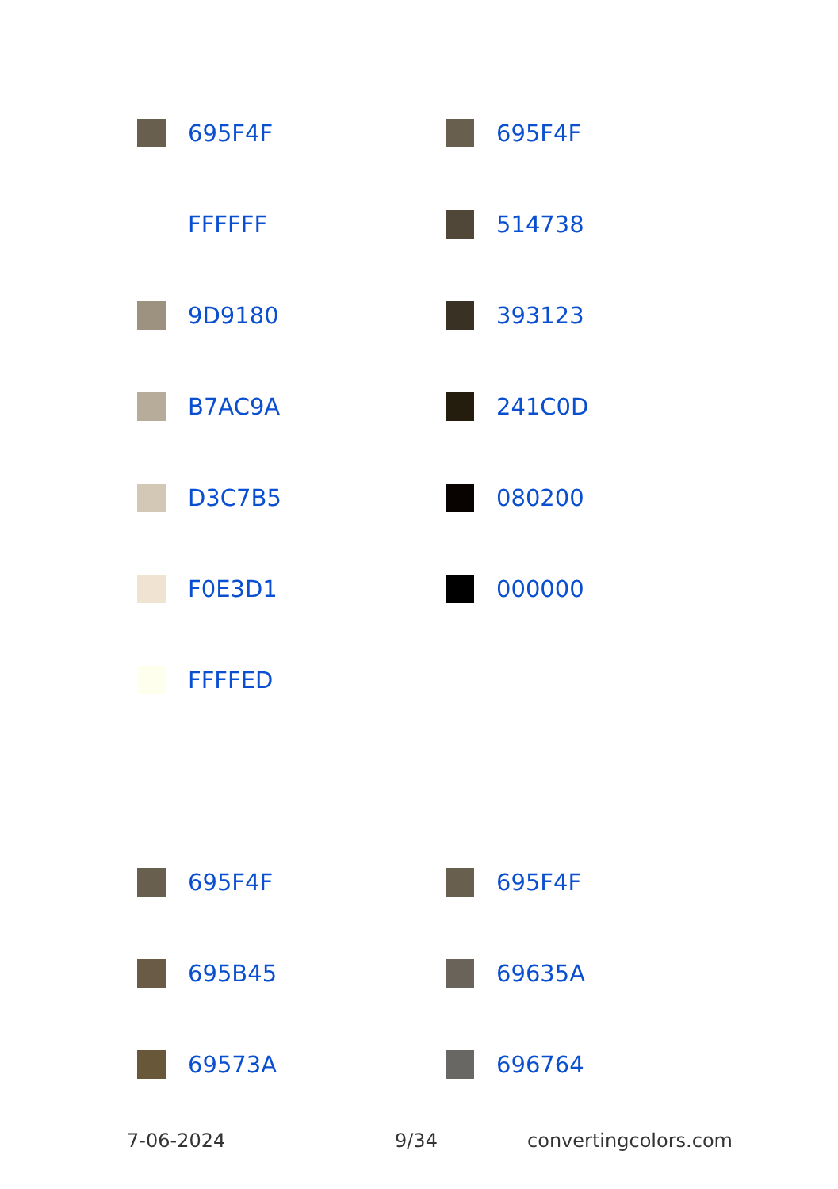695F4F 695F4F
FFFFFF 514738
9D9180 393123
B7AC9A 241C0D
D3C7B5 080200
F0E3D1 000000
FFFFED
695F4F 695F4F
695B45 69635A
69573A 696764
7-06-2024 9/34 convertingcolors.com